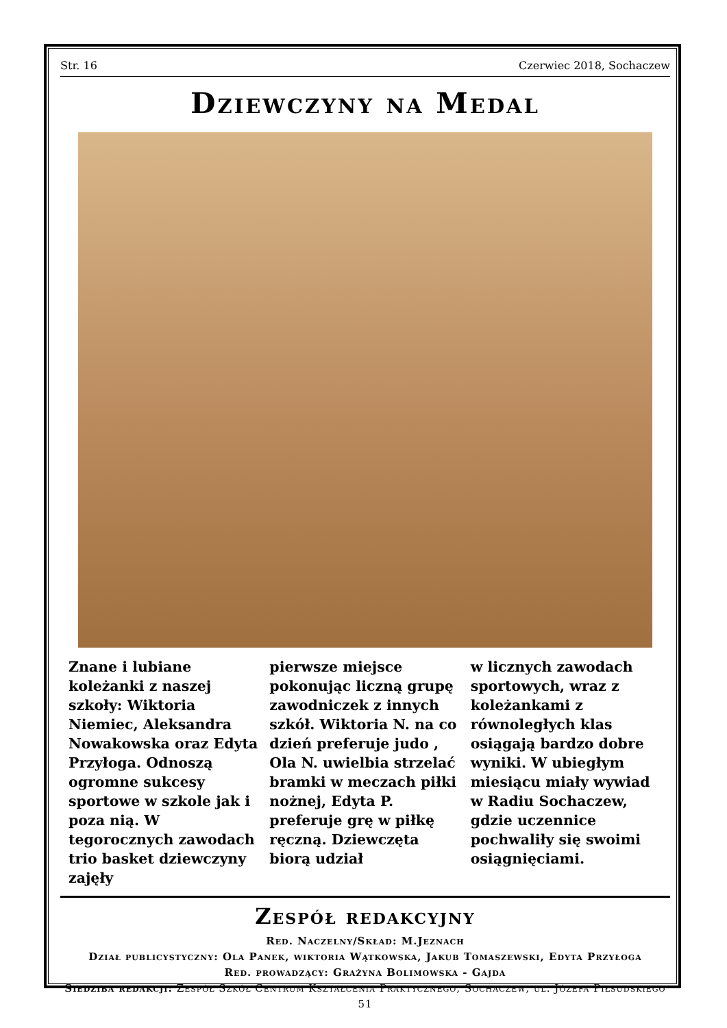Str. 16 Czerwiec 2018, Sochaczew
Dziewczyny na Medal
Znane i lubiane koleżanki z naszej szkoły: Wiktoria Niemiec, Aleksandra Nowakowska oraz Edyta Przyłoga. Odnoszą ogromne sukcesy sportowe w szkole jak i poza nią. W tegorocznych zawodach trio basket dziewczyny zajęły
pierwsze miejsce pokonując liczną grupę zawodniczek z innych szkół. Wiktoria N. na co dzień preferuje judo , Ola N. uwielbia strzelać bramki w meczach piłki nożnej, Edyta P. preferuje grę w piłkę ręczną. Dziewczęta biorą udział
w licznych zawodach sportowych, wraz z koleżankami z równoległych klas osiągają bardzo dobre wyniki. W ubiegłym miesiącu miały wywiad w Radiu Sochaczew, gdzie uczennice pochwaliły się swoimi osiągnięciami.
Zespół redakcyjny
Red. Naczelny/Skład: M.Jeznach
Dział publicystyczny: Ola Panek, wiktoria Wątkowska, Jakub Tomaszewski, Edyta Przyłoga
Red. prowadzący: Grażyna Bolimowska - Gajda
Siedziba redakcji: Zespół Szkół Centrum Kształcenia Praktycznego, Sochaczew, ul. Józefa Piłsudskiego 51